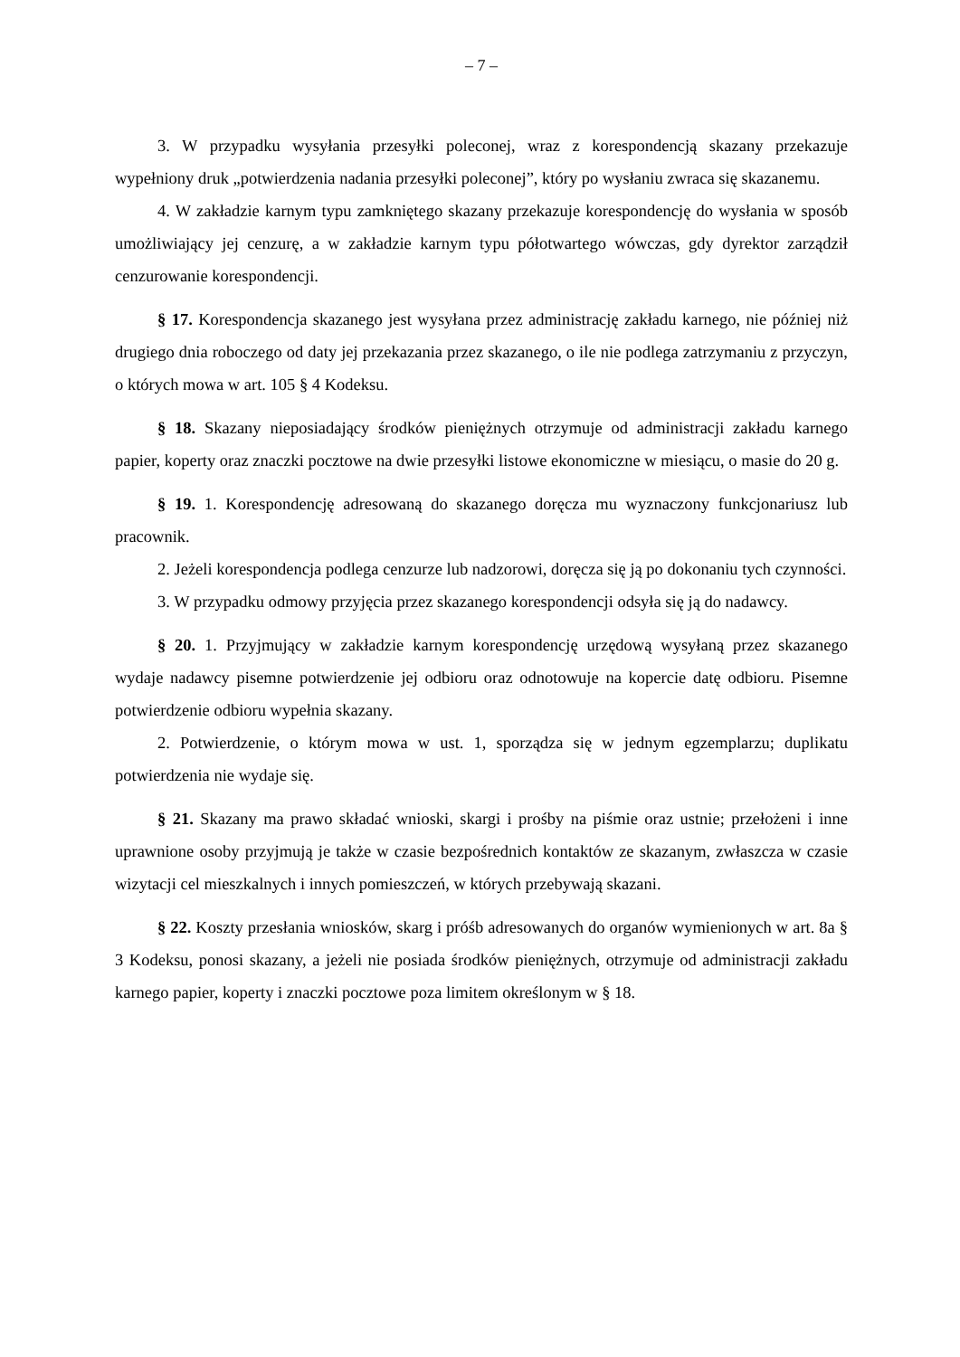– 7 –
3. W przypadku wysyłania przesyłki poleconej, wraz z korespondencją skazany przekazuje wypełniony druk „potwierdzenia nadania przesyłki poleconej”, który po wysłaniu zwraca się skazanemu.
4. W zakładzie karnym typu zamkniętego skazany przekazuje korespondencję do wysłania w sposób umożliwiający jej cenzurę, a w zakładzie karnym typu półotwartego wówczas, gdy dyrektor zarządził cenzurowanie korespondencji.
§ 17. Korespondencja skazanego jest wysyłana przez administrację zakładu karnego, nie później niż drugiego dnia roboczego od daty jej przekazania przez skazanego, o ile nie podlega zatrzymaniu z przyczyn, o których mowa w art. 105 § 4 Kodeksu.
§ 18. Skazany nieposiadający środków pieniężnych otrzymuje od administracji zakładu karnego papier, koperty oraz znaczki pocztowe na dwie przesyłki listowe ekonomiczne w miesiącu, o masie do 20 g.
§ 19. 1. Korespondencję adresowaną do skazanego doręcza mu wyznaczony funkcjonariusz lub pracownik.
2. Jeżeli korespondencja podlega cenzurze lub nadzorowi, doręcza się ją po dokonaniu tych czynności.
3. W przypadku odmowy przyjęcia przez skazanego korespondencji odsyła się ją do nadawcy.
§ 20. 1. Przyjmujący w zakładzie karnym korespondencję urzędową wysyłaną przez skazanego wydaje nadawcy pisemne potwierdzenie jej odbioru oraz odnotowuje na kopercie datę odbioru. Pisemne potwierdzenie odbioru wypełnia skazany.
2. Potwierdzenie, o którym mowa w ust. 1, sporządza się w jednym egzemplarzu; duplikatu potwierdzenia nie wydaje się.
§ 21. Skazany ma prawo składać wnioski, skargi i prośby na piśmie oraz ustnie; przełożeni i inne uprawnione osoby przyjmują je także w czasie bezpośrednich kontaktów ze skazanym, zwłaszcza w czasie wizytacji cel mieszkalnych i innych pomieszczeń, w których przebywają skazani.
§ 22. Koszty przesłania wniosków, skarg i próśb adresowanych do organów wymienionych w art. 8a § 3 Kodeksu, ponosi skazany, a jeżeli nie posiada środków pieniężnych, otrzymuje od administracji zakładu karnego papier, koperty i znaczki pocztowe poza limitem określonym w § 18.